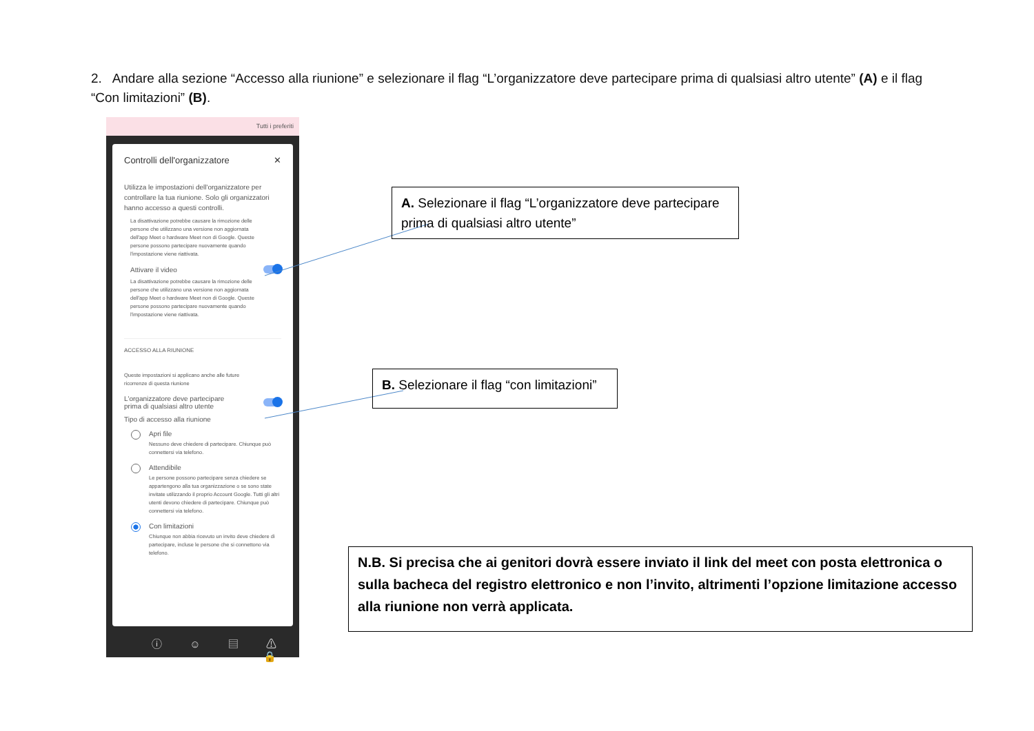2. Andare alla sezione “Accesso alla riunione” e selezionare il flag “L’organizzatore deve partecipare prima di qualsiasi altro utente” (A) e il flag “Con limitazioni” (B).
Tutti i preferiti
Controlli dell'organizzatore ✕
Utilizza le impostazioni dell'organizzatore per controllare la tua riunione. Solo gli organizzatori hanno accesso a questi controlli.
La disattivazione potrebbe causare la rimozione delle persone che utilizzano una versione non aggiornata dell'app Meet o hardware Meet non di Google. Queste persone possono partecipare nuovamente quando l'impostazione viene riattivata.
Attivare il video
La disattivazione potrebbe causare la rimozione delle persone che utilizzano una versione non aggiornata dell'app Meet o hardware Meet non di Google. Queste persone possono partecipare nuovamente quando l'impostazione viene riattivata.
ACCESSO ALLA RIUNIONE
Queste impostazioni si applicano anche alle future ricorrenze di questa riunione
L'organizzatore deve partecipare
prima di qualsiasi altro utente
Tipo di accesso alla riunione
Apri file
Nessuno deve chiedere di partecipare. Chiunque può connettersi via telefono.
Attendibile
Le persone possono partecipare senza chiedere se appartengono alla tua organizzazione o se sono state invitate utilizzando il proprio Account Google. Tutti gli altri utenti devono chiedere di partecipare. Chiunque può connettersi via telefono.
Con limitazioni
Chiunque non abbia ricevuto un invito deve chiedere di partecipare, incluse le persone che si connettono via telefono.
ⓘ ☺ ▤ ⚠ 🔒
A. Selezionare il flag “L’organizzatore deve partecipare prima di qualsiasi altro utente”
B. Selezionare il flag “con limitazioni”
N.B. Si precisa che ai genitori dovrà essere inviato il link del meet con posta elettronica o sulla bacheca del registro elettronico e non l’invito, altrimenti l’opzione limitazione accesso alla riunione non verrà applicata.